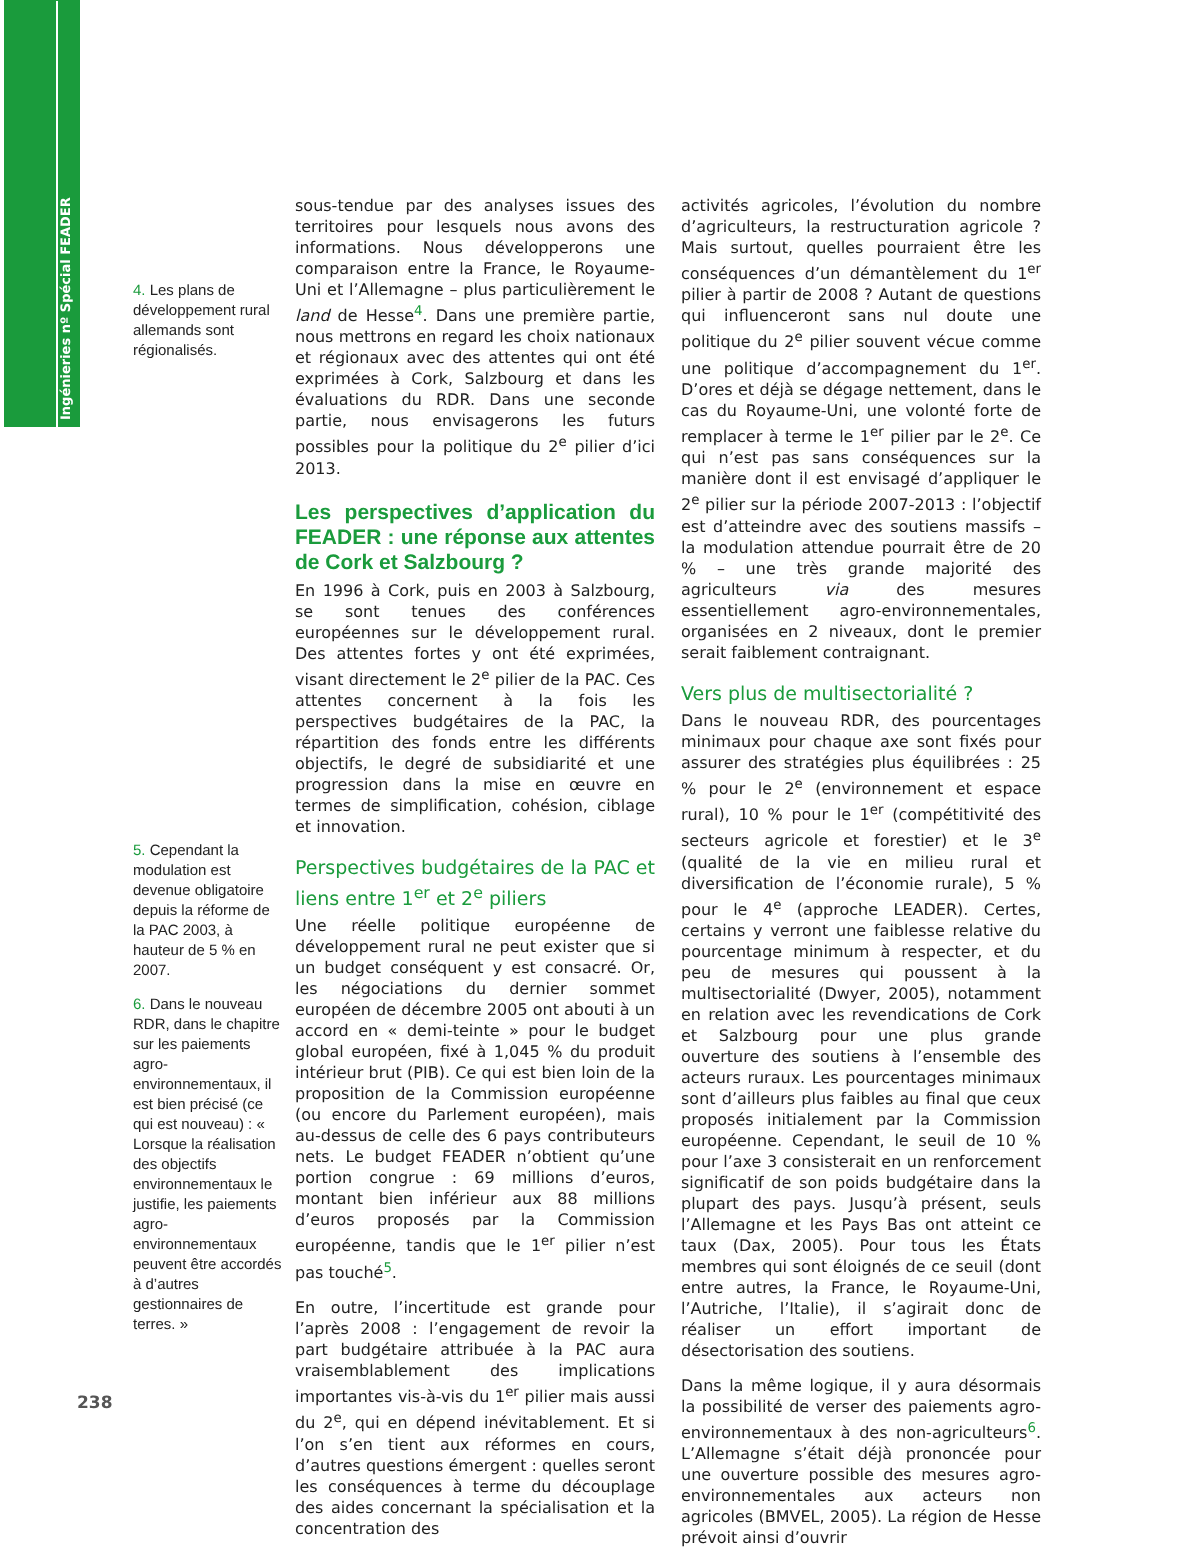Ingénieries nº Spécial FEADER
4. Les plans de développement rural allemands sont régionalisés.
5. Cependant la modulation est devenue obligatoire depuis la réforme de la PAC 2003, à hauteur de 5 % en 2007.
6. Dans le nouveau RDR, dans le chapitre sur les paiements agro-environnementaux, il est bien précisé (ce qui est nouveau) : « Lorsque la réalisation des objectifs environnementaux le justifie, les paiements agro-environnementaux peuvent être accordés à d’autres gestionnaires de terres. »
sous-tendue par des analyses issues des territoires pour lesquels nous avons des informations. Nous développerons une comparaison entre la France, le Royaume-Uni et l’Allemagne – plus particulièrement le land de Hesse<sup>4</sup>. Dans une première partie, nous mettrons en regard les choix nationaux et régionaux avec des attentes qui ont été exprimées à Cork, Salzbourg et dans les évaluations du RDR. Dans une seconde partie, nous envisagerons les futurs possibles pour la politique du 2<sup>e</sup> pilier d’ici 2013.
Les perspectives d’application du FEADER : une réponse aux attentes de Cork et Salzbourg ?
En 1996 à Cork, puis en 2003 à Salzbourg, se sont tenues des conférences européennes sur le développement rural. Des attentes fortes y ont été exprimées, visant directement le 2<sup>e</sup> pilier de la PAC. Ces attentes concernent à la fois les perspectives budgétaires de la PAC, la répartition des fonds entre les différents objectifs, le degré de subsidiarité et une progression dans la mise en œuvre en termes de simplification, cohésion, ciblage et innovation.
Perspectives budgétaires de la PAC et liens entre 1<sup>er</sup> et 2<sup>e</sup> piliers
Une réelle politique européenne de développement rural ne peut exister que si un budget conséquent y est consacré. Or, les négociations du dernier sommet européen de décembre 2005 ont abouti à un accord en « demi-teinte » pour le budget global européen, fixé à 1,045 % du produit intérieur brut (PIB). Ce qui est bien loin de la proposition de la Commission européenne (ou encore du Parlement européen), mais au-dessus de celle des 6 pays contributeurs nets. Le budget FEADER n’obtient qu’une portion congrue : 69 millions d’euros, montant bien inférieur aux 88 millions d’euros proposés par la Commission européenne, tandis que le 1<sup>er</sup> pilier n’est pas touché<sup>5</sup>.
En outre, l’incertitude est grande pour l’après 2008 : l’engagement de revoir la part budgétaire attribuée à la PAC aura vraisemblablement des implications importantes vis-à-vis du 1<sup>er</sup> pilier mais aussi du 2<sup>e</sup>, qui en dépend inévitablement. Et si l’on s’en tient aux réformes en cours, d’autres questions émergent : quelles seront les conséquences à terme du découplage des aides concernant la spécialisation et la concentration des
activités agricoles, l’évolution du nombre d’agriculteurs, la restructuration agricole ? Mais surtout, quelles pourraient être les conséquences d’un démantèlement du 1<sup>er</sup> pilier à partir de 2008 ? Autant de questions qui influenceront sans nul doute une politique du 2<sup>e</sup> pilier souvent vécue comme une politique d’accompagnement du 1<sup>er</sup>. D’ores et déjà se dégage nettement, dans le cas du Royaume-Uni, une volonté forte de remplacer à terme le 1<sup>er</sup> pilier par le 2<sup>e</sup>. Ce qui n’est pas sans conséquences sur la manière dont il est envisagé d’appliquer le 2<sup>e</sup> pilier sur la période 2007-2013 : l’objectif est d’atteindre avec des soutiens massifs – la modulation attendue pourrait être de 20 % – une très grande majorité des agriculteurs via des mesures essentiellement agro-environnementales, organisées en 2 niveaux, dont le premier serait faiblement contraignant.
Vers plus de multisectorialité ?
Dans le nouveau RDR, des pourcentages minimaux pour chaque axe sont fixés pour assurer des stratégies plus équilibrées : 25 % pour le 2<sup>e</sup> (environnement et espace rural), 10 % pour le 1<sup>er</sup> (compétitivité des secteurs agricole et forestier) et le 3<sup>e</sup> (qualité de la vie en milieu rural et diversification de l’économie rurale), 5 % pour le 4<sup>e</sup> (approche LEADER). Certes, certains y verront une faiblesse relative du pourcentage minimum à respecter, et du peu de mesures qui poussent à la multisectorialité (Dwyer, 2005), notamment en relation avec les revendications de Cork et Salzbourg pour une plus grande ouverture des soutiens à l’ensemble des acteurs ruraux. Les pourcentages minimaux sont d’ailleurs plus faibles au final que ceux proposés initialement par la Commission européenne. Cependant, le seuil de 10 % pour l’axe 3 consisterait en un renforcement significatif de son poids budgétaire dans la plupart des pays. Jusqu’à présent, seuls l’Allemagne et les Pays Bas ont atteint ce taux (Dax, 2005). Pour tous les États membres qui sont éloignés de ce seuil (dont entre autres, la France, le Royaume-Uni, l’Autriche, l’Italie), il s’agirait donc de réaliser un effort important de désectorisation des soutiens.
Dans la même logique, il y aura désormais la possibilité de verser des paiements agro-environnementaux à des non-agriculteurs<sup>6</sup>. L’Allemagne s’était déjà prononcée pour une ouverture possible des mesures agro-environnementales aux acteurs non agricoles (BMVEL, 2005). La région de Hesse prévoit ainsi d’ouvrir
238